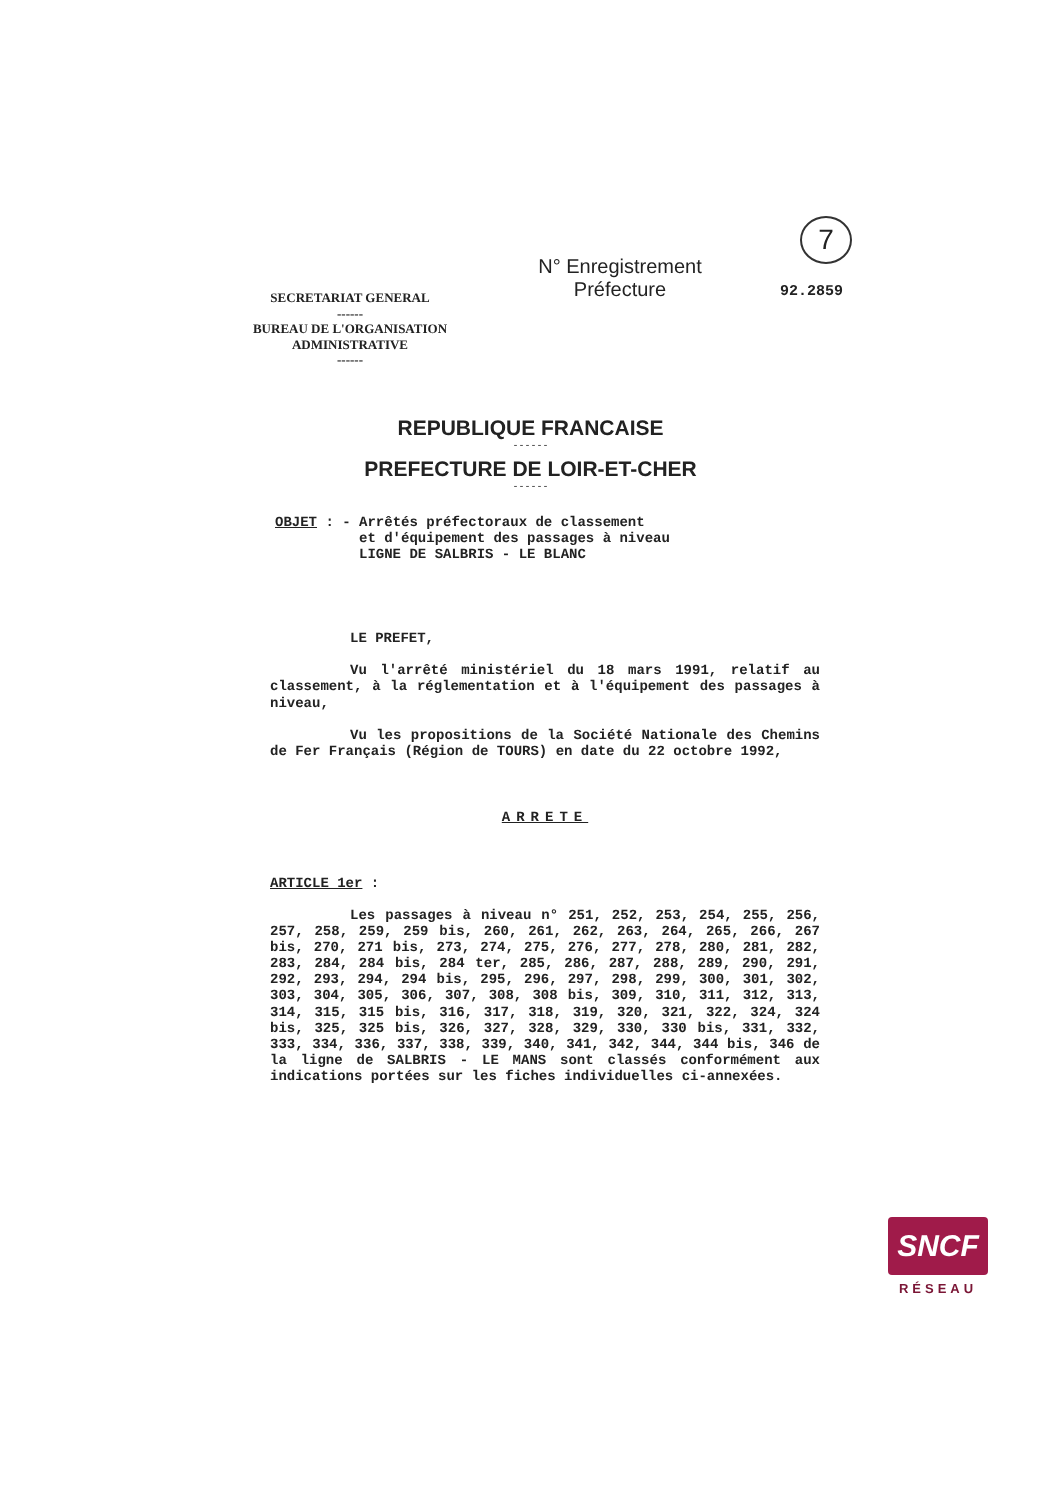7
SECRETARIAT GENERAL
------
BUREAU DE L'ORGANISATION
ADMINISTRATIVE
------
N° Enregistrement
Préfecture
92.2859
REPUBLIQUE FRANCAISE
------
PREFECTURE DE LOIR-ET-CHER
------
OBJET : - Arrêtés préfectoraux de classement
et d'équipement des passages à niveau
LIGNE DE SALBRIS - LE BLANC
LE PREFET,
Vu l'arrêté ministériel du 18 mars 1991, relatif au classement, à la réglementation et à l'équipement des passages à niveau,
Vu les propositions de la Société Nationale des Chemins de Fer Français (Région de TOURS) en date du 22 octobre 1992,
ARRETE
ARTICLE 1er :
Les passages à niveau n° 251, 252, 253, 254, 255, 256, 257, 258, 259, 259 bis, 260, 261, 262, 263, 264, 265, 266, 267 bis, 270, 271 bis, 273, 274, 275, 276, 277, 278, 280, 281, 282, 283, 284, 284 bis, 284 ter, 285, 286, 287, 288, 289, 290, 291, 292, 293, 294, 294 bis, 295, 296, 297, 298, 299, 300, 301, 302, 303, 304, 305, 306, 307, 308, 308 bis, 309, 310, 311, 312, 313, 314, 315, 315 bis, 316, 317, 318, 319, 320, 321, 322, 324, 324 bis, 325, 325 bis, 326, 327, 328, 329, 330, 330 bis, 331, 332, 333, 334, 336, 337, 338, 339, 340, 341, 342, 344, 344 bis, 346 de la ligne de SALBRIS - LE MANS sont classés conformément aux indications portées sur les fiches individuelles ci-annexées.
SNCF
RÉSEAU